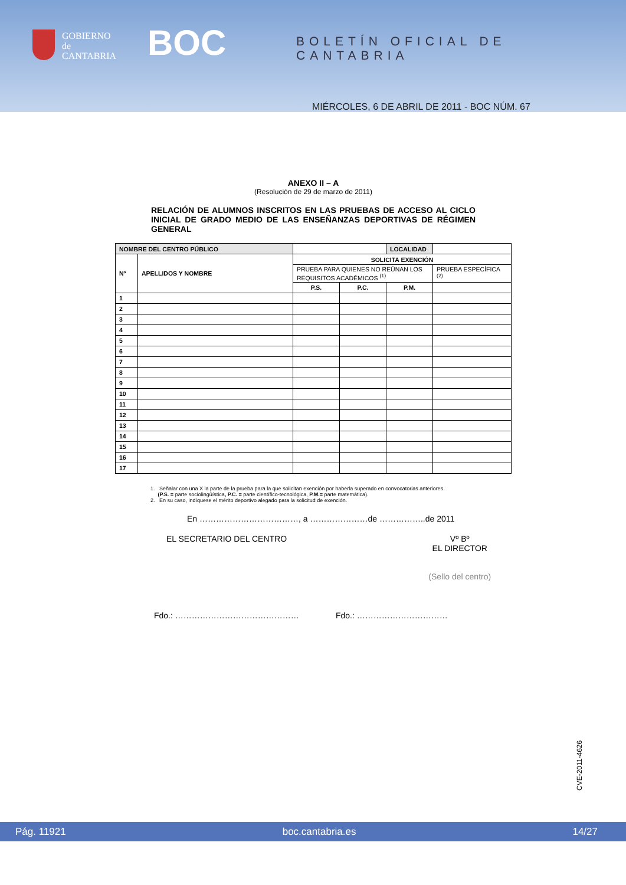GOBIERNO
de
CANTABRIA
BOC BOLETÍN OFICIAL DE CANTABRIA
MIÉRCOLES, 6 DE ABRIL DE 2011 - BOC NÚM. 67
ANEXO II – A
(Resolución de 29 de marzo de 2011)
RELACIÓN DE ALUMNOS INSCRITOS EN LAS PRUEBAS DE ACCESO AL CICLO INICIAL DE GRADO MEDIO DE LAS ENSEÑANZAS DEPORTIVAS DE RÉGIMEN GENERAL
| NOMBRE DEL CENTRO PÚBLICO | | | | LOCALIDAD | |
| Nº | APELLIDOS Y NOMBRE | SOLICITA EXENCIÓN | | | |
| | | PRUEBA PARA QUIENES NO REÚNAN LOS REQUISITOS ACADÉMICOS <sup>(1)</sup> | | | PRUEBA ESPECÍFICA <sup>(2)</sup> |
| | | P.S. | P.C. | P.M. | |
| 1 | | | | | |
| 2 | | | | | |
| 3 | | | | | |
| 4 | | | | | |
| 5 | | | | | |
| 6 | | | | | |
| 7 | | | | | |
| 8 | | | | | |
| 9 | | | | | |
| 10 | | | | | |
| 11 | | | | | |
| 12 | | | | | |
| 13 | | | | | |
| 14 | | | | | |
| 15 | | | | | |
| 16 | | | | | |
| 17 | | | | | |
1. Señalar con una X la parte de la prueba para la que solicitan exención por haberla superado en convocatorias anteriores.
(P.S. = parte sociolingüística, P.C. = parte científico-tecnológica, P.M.= parte matemática).
2. En su caso, indíquese el mérito deportivo alegado para la solicitud de exención.
En ………………………………, a …………………de ……………..de 2011
EL SECRETARIO DEL CENTRO Vº Bº
EL DIRECTOR
(Sello del centro)
Fdo.: ……………………………………… Fdo.: ……………………………
CVE-2011-4626
Pág. 11921 boc.cantabria.es 14/27